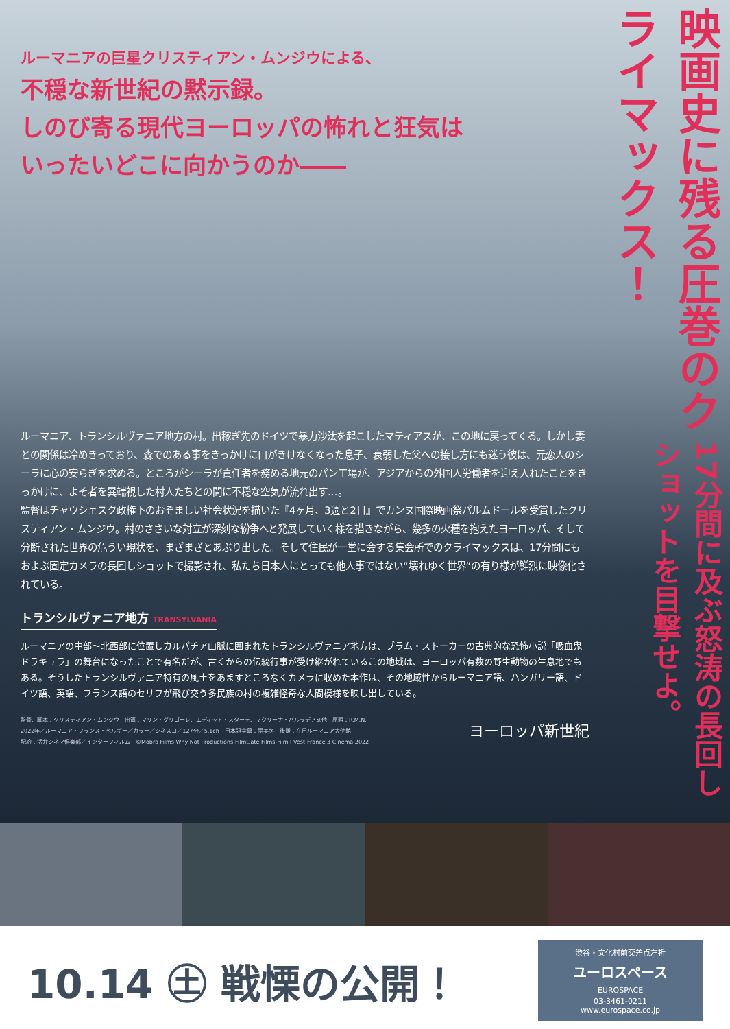ルーマニアの巨星クリスティアン・ムンジウによる、
不穏な新世紀の黙示録。
しのび寄る現代ヨーロッパの怖れと狂気は
いったいどこに向かうのか――
ルーマニア、トランシルヴァニア地方の村。出稼ぎ先のドイツで暴力沙汰を起こしたマティアスが、この地に戻ってくる。しかし妻との関係は冷めきっており、森でのある事をきっかけに口がきけなくなった息子、衰弱した父への接し方にも迷う彼は、元恋人のシーラに心の安らぎを求める。ところがシーラが責任者を務める地元のパン工場が、アジアからの外国人労働者を迎え入れたことをきっかけに、よそ者を異端視した村人たちとの間に不穏な空気が流れ出す…。
監督はチャウシェスク政権下のおぞましい社会状況を描いた『4ヶ月、3週と2日』でカンヌ国際映画祭パルムドールを受賞したクリスティアン・ムンジウ。村のささいな対立が深刻な紛争へと発展していく様を描きながら、幾多の火種を抱えたヨーロッパ、そして分断された世界の危うい現状を、まざまざとあぶり出した。そして住民が一堂に会する集会所でのクライマックスは、17分間にもおよぶ固定カメラの長回しショットで撮影され、私たち日本人にとっても他人事ではない“壊れゆく世界”の有り様が鮮烈に映像化されている。
トランシルヴァニア地方 TRANSYLVANIA
ルーマニアの中部～北西部に位置しカルパチア山脈に囲まれたトランシルヴァニア地方は、ブラム・ストーカーの古典的な恐怖小説「吸血鬼ドラキュラ」の舞台になったことで有名だが、古くからの伝統行事が受け継がれているこの地域は、ヨーロッパ有数の野生動物の生息地でもある。そうしたトランシルヴァニア特有の風土をあますところなくカメラに収めた本作は、その地域性からルーマニア語、ハンガリー語、ドイツ語、英語、フランス語のセリフが飛び交う多民族の村の複雑怪奇な人間模様を映し出している。
監督、脚本：クリスティアン・ムンジウ　出演：マリン・グリゴーレ、エディット・スターテ、マクリーナ・バルラデアヌ他　原題：R.M.N.
2022年／ルーマニア・フランス・ベルギー／カラー／シネスコ／127分／5.1ch　日本語字幕：関美冬　後援：在日ルーマニア大使館
配給：活弁シネマ倶楽部／インターフィルム　©Mobra Films-Why Not Productions-FilmGate Films-Film I Vest-France 3 Cinema 2022
ヨーロッパ新世紀
映画史に残る圧巻のクライマックス！
17分間に及ぶ怒涛の長回しショットを目撃せよ。
10.14 ㊏ 戦慄の公開！
渋谷・文化村前交差点左折
ユーロスペース
EUROSPACE
03-3461-0211　www.eurospace.co.jp